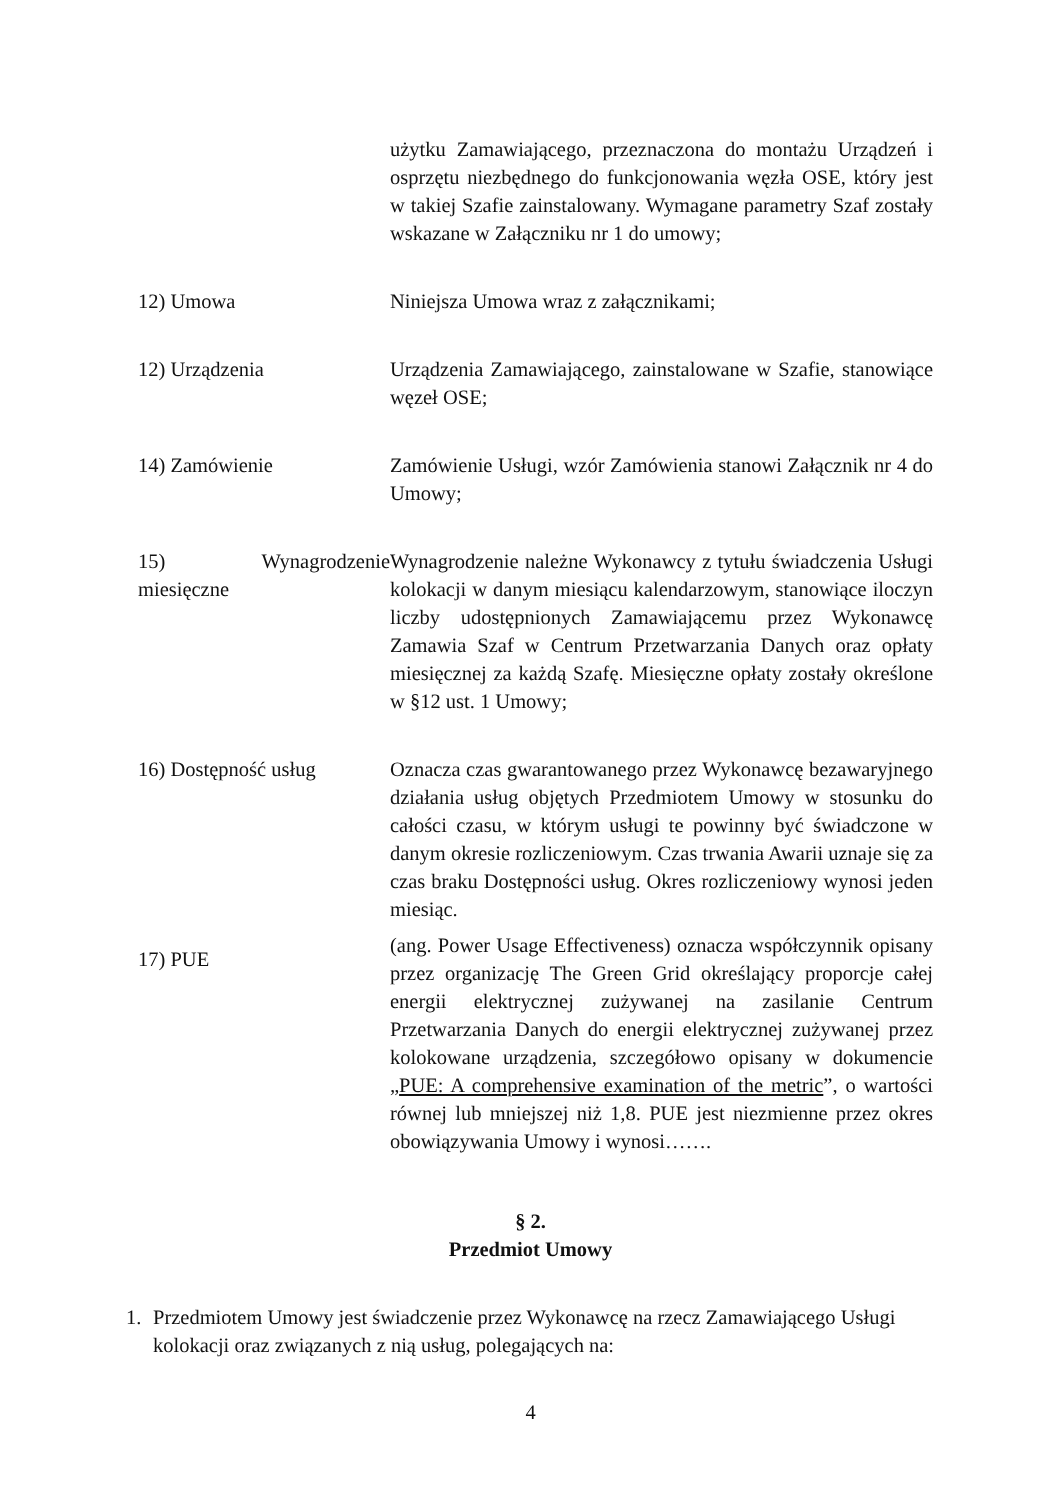użytku Zamawiającego, przeznaczona do montażu Urządzeń i osprzętu niezbędnego do funkcjonowania węzła OSE, który jest w takiej Szafie zainstalowany. Wymagane parametry Szaf zostały wskazane w Załączniku nr 1 do umowy;
12) Umowa Niniejsza Umowa wraz z załącznikami;
12) Urządzenia Urządzenia Zamawiającego, zainstalowane w Szafie, stanowiące węzeł OSE;
14) Zamówienie Zamówienie Usługi, wzór Zamówienia stanowi Załącznik nr 4 do Umowy;
15) Wynagrodzenie miesięczne
Wynagrodzenie należne Wykonawcy z tytułu świadczenia Usługi kolokacji w danym miesiącu kalendarzowym, stanowiące iloczyn liczby udostępnionych Zamawiającemu przez Wykonawcę Zamawia Szaf w Centrum Przetwarzania Danych oraz opłaty miesięcznej za każdą Szafę. Miesięczne opłaty zostały określone w §12 ust. 1 Umowy;
16) Dostępność usług Oznacza czas gwarantowanego przez Wykonawcę bezawaryjnego działania usług objętych Przedmiotem Umowy w stosunku do całości czasu, w którym usługi te powinny być świadczone w danym okresie rozliczeniowym. Czas trwania Awarii uznaje się za czas braku Dostępności usług. Okres rozliczeniowy wynosi jeden miesiąc.
17) PUE
(ang. Power Usage Effectiveness) oznacza współczynnik opisany przez organizację The Green Grid określający proporcje całej energii elektrycznej zużywanej na zasilanie Centrum Przetwarzania Danych do energii elektrycznej zużywanej przez kolokowane urządzenia, szczegółowo opisany w dokumencie „PUE: A comprehensive examination of the metric”, o wartości równej lub mniejszej niż 1,8. PUE jest niezmienne przez okres obowiązywania Umowy i wynosi…….
§ 2.
Przedmiot Umowy
1. Przedmiotem Umowy jest świadczenie przez Wykonawcę na rzecz Zamawiającego Usługi kolokacji oraz związanych z nią usług, polegających na:
4